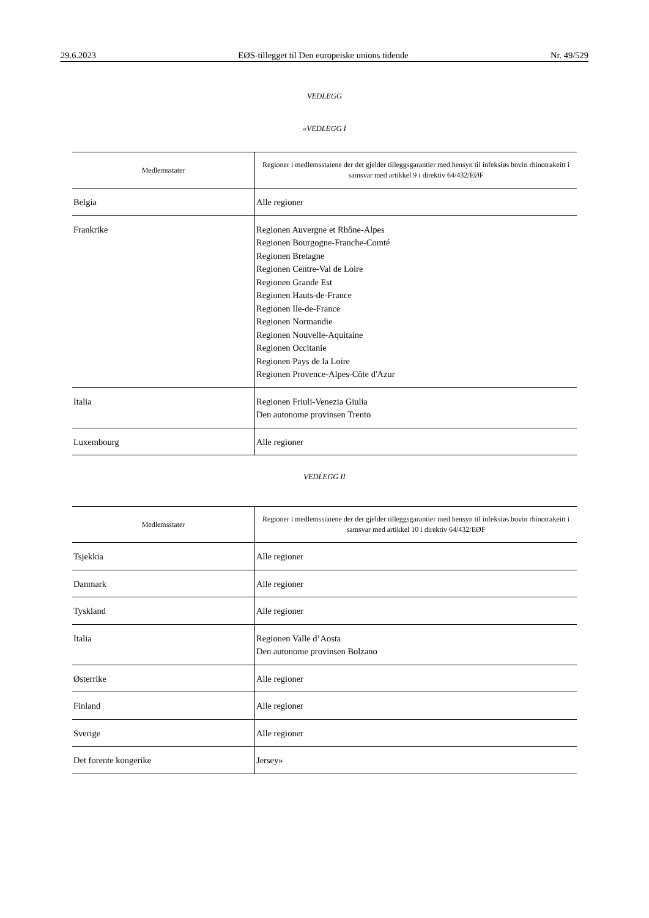29.6.2023 EØS-tillegget til Den europeiske unions tidende Nr. 49/529
VEDLEGG
«VEDLEGG I
| Medlemsstater | Regioner i medlemsstatene der det gjelder tilleggsgarantier med hensyn til infeksiøs bovin rhinotrakeitt i samsvar med artikkel 9 i direktiv 64/432/EØF |
| --- | --- |
| Belgia | Alle regioner |
| Frankrike | Regionen Auvergne et Rhône-Alpes Regionen Bourgogne-Franche-Comté Regionen Bretagne Regionen Centre-Val de Loire Regionen Grande Est Regionen Hauts-de-France Regionen Ile-de-France Regionen Normandie Regionen Nouvelle-Aquitaine Regionen Occitanie Regionen Pays de la Loire Regionen Provence-Alpes-Côte d'Azur |
| Italia | Regionen Friuli-Venezia Giulia Den autonome provinsen Trento |
| Luxembourg | Alle regioner |
VEDLEGG II
| Medlemsstater | Regioner i medlemsstatene der det gjelder tilleggsgarantier med hensyn til infeksiøs bovin rhinotrakeitt i samsvar med artikkel 10 i direktiv 64/432/EØF |
| --- | --- |
| Tsjekkia | Alle regioner |
| Danmark | Alle regioner |
| Tyskland | Alle regioner |
| Italia | Regionen Valle d’Aosta Den autonome provinsen Bolzano |
| Østerrike | Alle regioner |
| Finland | Alle regioner |
| Sverige | Alle regioner |
| Det forente kongerike | Jersey» |